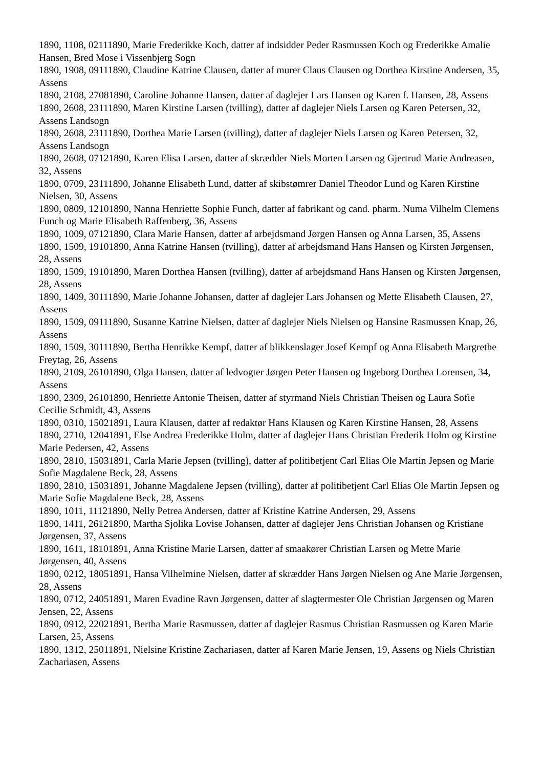1890, 1108, 02111890, Marie Frederikke Koch, datter af indsidder Peder Rasmussen Koch og Frederikke Amalie Hansen, Bred Mose i Vissenbjerg Sogn
1890, 1908, 09111890, Claudine Katrine Clausen, datter af murer Claus Clausen og Dorthea Kirstine Andersen, 35, Assens
1890, 2108, 27081890, Caroline Johanne Hansen, datter af daglejer Lars Hansen og Karen f. Hansen, 28, Assens
1890, 2608, 23111890, Maren Kirstine Larsen (tvilling), datter af daglejer Niels Larsen og Karen Petersen, 32, Assens Landsogn
1890, 2608, 23111890, Dorthea Marie Larsen (tvilling), datter af daglejer Niels Larsen og Karen Petersen, 32, Assens Landsogn
1890, 2608, 07121890, Karen Elisa Larsen, datter af skrædder Niels Morten Larsen og Gjertrud Marie Andreasen, 32, Assens
1890, 0709, 23111890, Johanne Elisabeth Lund, datter af skibstømrer Daniel Theodor Lund og Karen Kirstine Nielsen, 30, Assens
1890, 0809, 12101890, Nanna Henriette Sophie Funch, datter af fabrikant og cand. pharm. Numa Vilhelm Clemens Funch og Marie Elisabeth Raffenberg, 36, Assens
1890, 1009, 07121890, Clara Marie Hansen, datter af arbejdsmand Jørgen Hansen og Anna Larsen, 35, Assens
1890, 1509, 19101890, Anna Katrine Hansen (tvilling), datter af arbejdsmand Hans Hansen og Kirsten Jørgensen, 28, Assens
1890, 1509, 19101890, Maren Dorthea Hansen (tvilling), datter af arbejdsmand Hans Hansen og Kirsten Jørgensen, 28, Assens
1890, 1409, 30111890, Marie Johanne Johansen, datter af daglejer Lars Johansen og Mette Elisabeth Clausen, 27, Assens
1890, 1509, 09111890, Susanne Katrine Nielsen, datter af daglejer Niels Nielsen og Hansine Rasmussen Knap, 26, Assens
1890, 1509, 30111890, Bertha Henrikke Kempf, datter af blikkenslager Josef Kempf og Anna Elisabeth Margrethe Freytag, 26, Assens
1890, 2109, 26101890, Olga Hansen, datter af ledvogter Jørgen Peter Hansen og Ingeborg Dorthea Lorensen, 34, Assens
1890, 2309, 26101890, Henriette Antonie Theisen, datter af styrmand Niels Christian Theisen og Laura Sofie Cecilie Schmidt, 43, Assens
1890, 0310, 15021891, Laura Klausen, datter af redaktør Hans Klausen og Karen Kirstine Hansen, 28, Assens
1890, 2710, 12041891, Else Andrea Frederikke Holm, datter af daglejer Hans Christian Frederik Holm og Kirstine Marie Pedersen, 42, Assens
1890, 2810, 15031891, Carla Marie Jepsen (tvilling), datter af politibetjent Carl Elias Ole Martin Jepsen og Marie Sofie Magdalene Beck, 28, Assens
1890, 2810, 15031891, Johanne Magdalene Jepsen (tvilling), datter af politibetjent Carl Elias Ole Martin Jepsen og Marie Sofie Magdalene Beck, 28, Assens
1890, 1011, 11121890, Nelly Petrea Andersen, datter af Kristine Katrine Andersen, 29, Assens
1890, 1411, 26121890, Martha Sjolika Lovise Johansen, datter af daglejer Jens Christian Johansen og Kristiane Jørgensen, 37, Assens
1890, 1611, 18101891, Anna Kristine Marie Larsen, datter af smaakører Christian Larsen og Mette Marie Jørgensen, 40, Assens
1890, 0212, 18051891, Hansa Vilhelmine Nielsen, datter af skrædder Hans Jørgen Nielsen og Ane Marie Jørgensen, 28, Assens
1890, 0712, 24051891, Maren Evadine Ravn Jørgensen, datter af slagtermester Ole Christian Jørgensen og Maren Jensen, 22, Assens
1890, 0912, 22021891, Bertha Marie Rasmussen, datter af daglejer Rasmus Christian Rasmussen og Karen Marie Larsen, 25, Assens
1890, 1312, 25011891, Nielsine Kristine Zachariasen, datter af Karen Marie Jensen, 19, Assens og Niels Christian Zachariasen, Assens